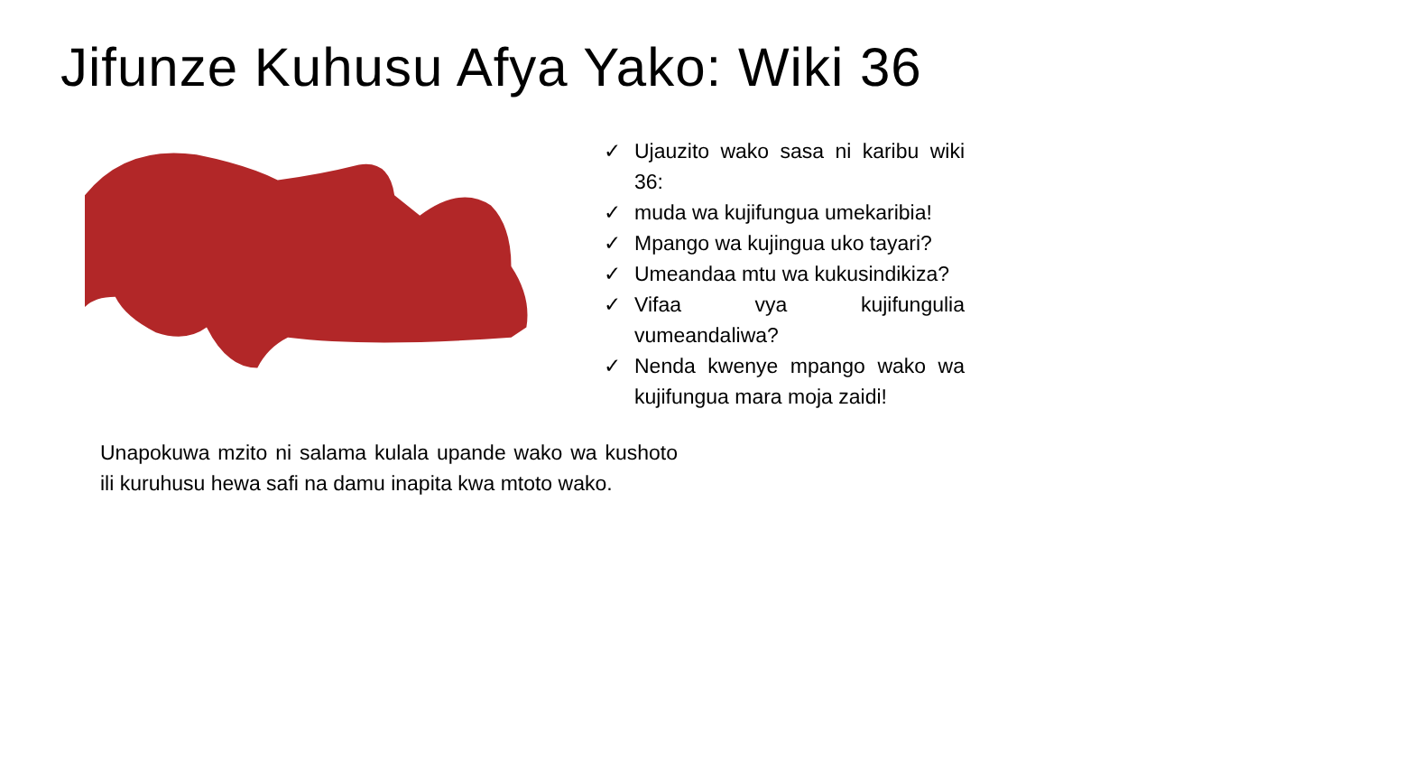Jifunze Kuhusu Afya Yako: Wiki 36
✓ Ujauzito wako sasa ni karibu wiki 36:
✓ muda wa kujifungua umekaribia!
✓ Mpango wa kujingua uko tayari?
✓ Umeandaa mtu wa kukusindikiza?
✓ Vifaa vya kujifungulia vumeandaliwa?
✓ Nenda kwenye mpango wako wa kujifungua mara moja zaidi!
Unapokuwa mzito ni salama kulala upande wako wa kushoto ili kuruhusu hewa safi na damu inapita kwa mtoto wako.